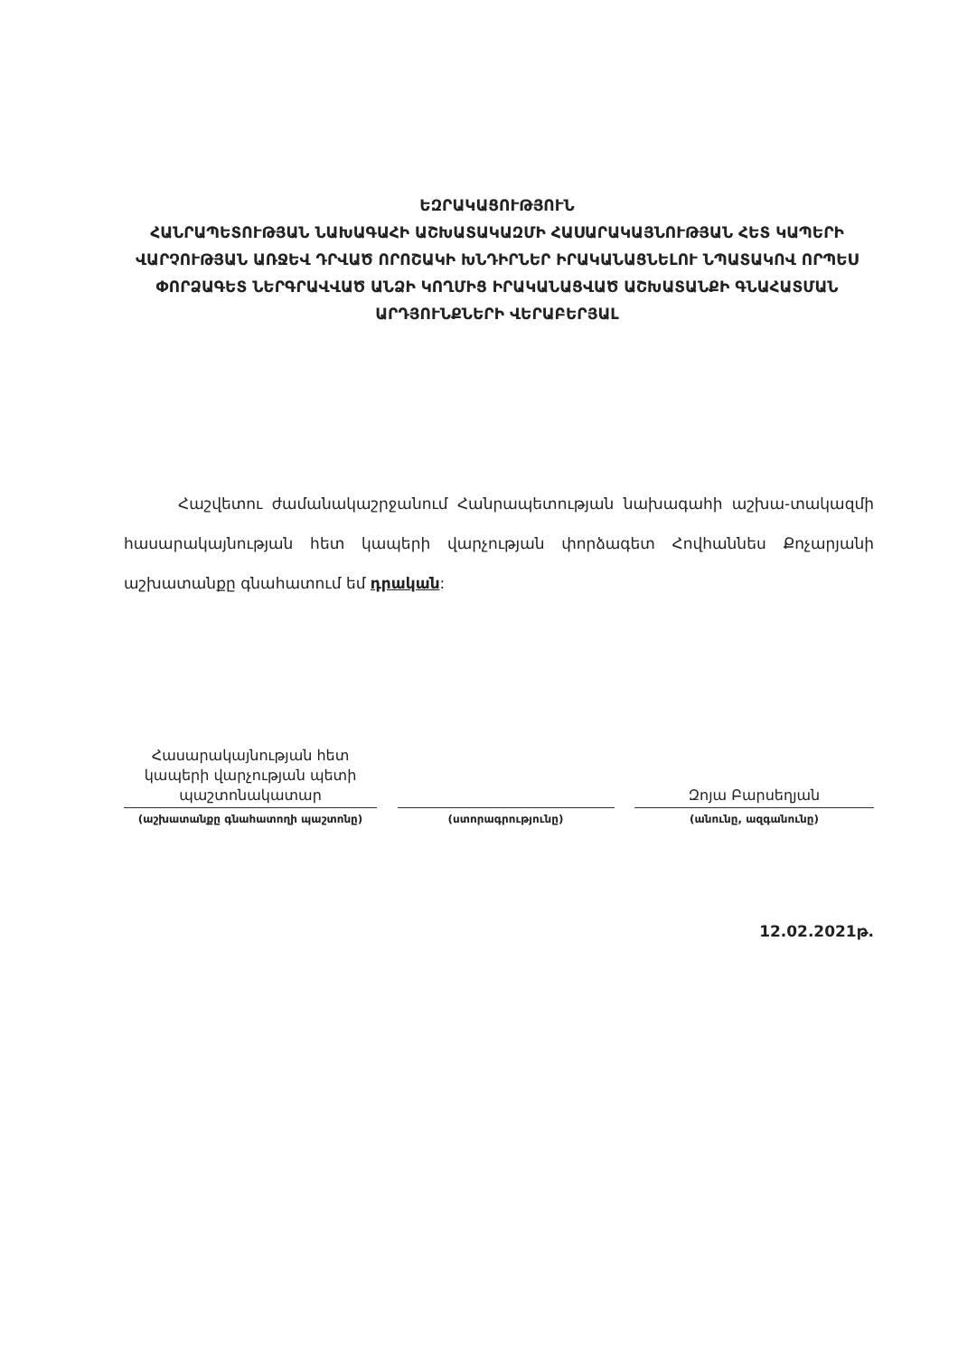ԵԶՐԱԿԱՑՈՒԹՅՈՒՆ
ՀԱՆՐԱՊԵՏՈՒԹՅԱՆ ՆԱԽԱԳԱՀԻ ԱՇԽԱՏԱԿԱԶՄԻ ՀԱՍԱՐԱԿԱՅՆՈՒԹՅԱՆ ՀԵՏ ԿԱՊԵՐԻ ՎԱՐՉՈՒԹՅԱՆ ԱՌՋԵՎ ԴՐՎԱԾ ՈՐՈՇԱԿԻ ԽՆԴԻՐՆԵՐ ԻՐԱԿԱՆԱՑՆԵԼՈՒ ՆՊԱՏԱԿՈՎ ՈՐՊԵՍ ՓՈՐՁԱԳԵՏ ՆԵՐԳՐԱՎՎԱԾ ԱՆՁԻ ԿՈՂՄԻՑ ԻՐԱԿԱՆԱՑՎԱԾ ԱՇԽԱՏԱՆՔԻ ԳՆԱՀԱՏՄԱՆ ԱՐԴՅՈՒՆՔՆԵՐԻ ՎԵՐԱԲԵՐՅԱԼ
Հաշվետու ժամանակաշրջանում Հանրապետության նախագահի աշխա-տակազմի հասարակայնության հետ կապերի վարչության փորձագետ Հովհաննես Քոչարյանի աշխատանքը գնահատում եմ դրական:
Հասարակայնության հետ կապերի վարչության պետի պաշտոնակատար
(աշխատանքը գնահատողի պաշտոնը)
(ստորագրությունը)
Զոյա Բարսեղյան
(անունը, ազգանունը)
12.02.2021թ.